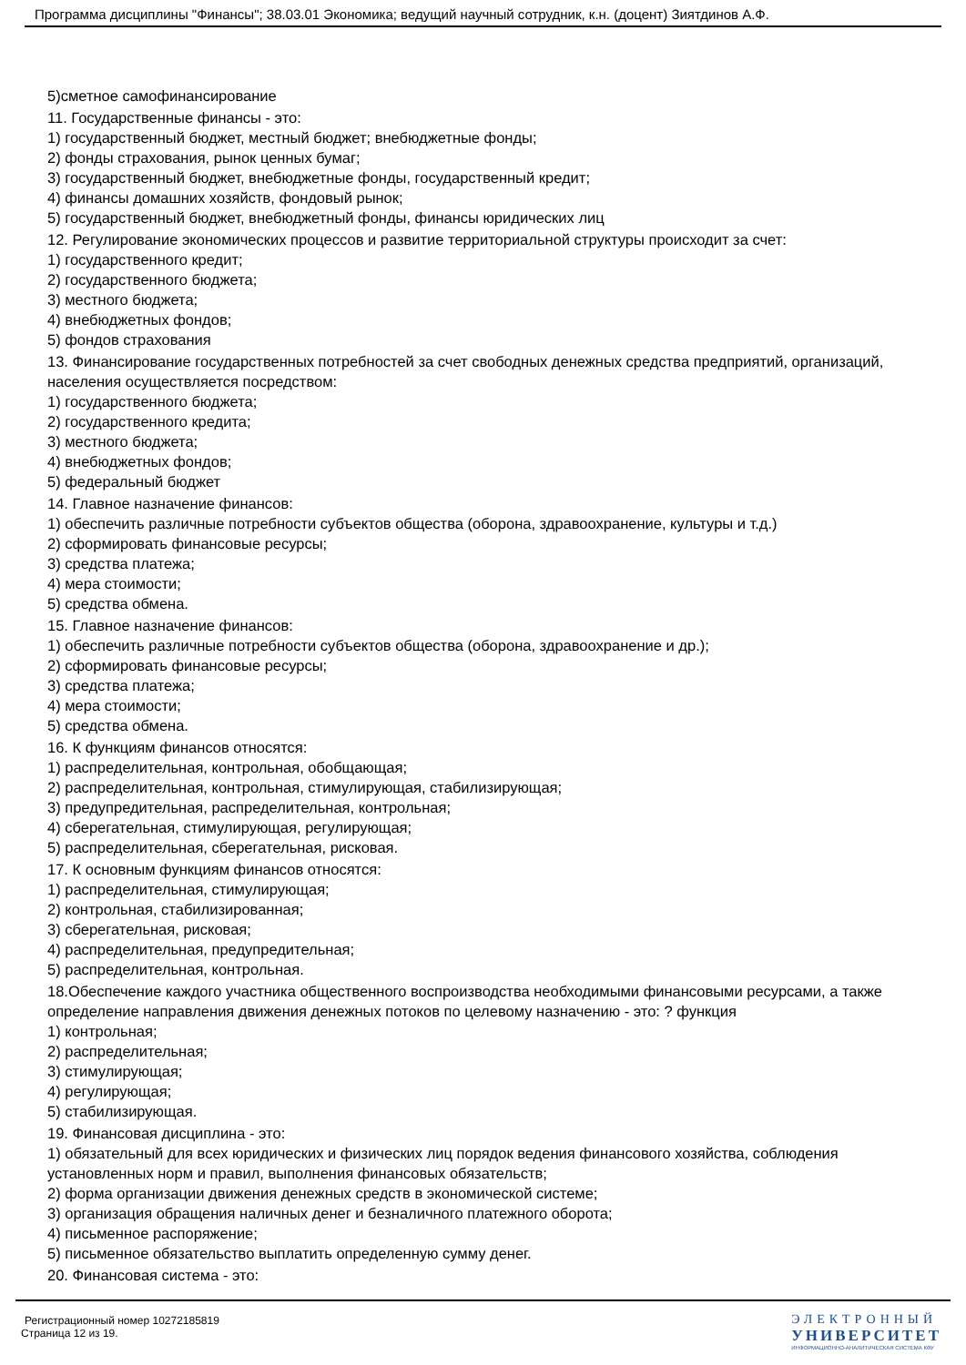Программа дисциплины "Финансы"; 38.03.01 Экономика; ведущий научный сотрудник, к.н. (доцент) Зиятдинов А.Ф.
5)сметное самофинансирование
11. Государственные финансы - это:
1) государственный бюджет, местный бюджет; внебюджетные фонды;
2) фонды страхования, рынок ценных бумаг;
3) государственный бюджет, внебюджетные фонды, государственный кредит;
4) финансы домашних хозяйств, фондовый рынок;
5) государственный бюджет, внебюджетный фонды, финансы юридических лиц
12. Регулирование экономических процессов и развитие территориальной структуры происходит за счет:
1) государственного кредит;
2) государственного бюджета;
3) местного бюджета;
4) внебюджетных фондов;
5) фондов страхования
13. Финансирование государственных потребностей за счет свободных денежных средства предприятий, организаций, населения осуществляется посредством:
1) государственного бюджета;
2) государственного кредита;
3) местного бюджета;
4) внебюджетных фондов;
5) федеральный бюджет
14. Главное назначение финансов:
1) обеспечить различные потребности субъектов общества (оборона, здравоохранение, культуры и т.д.)
2) сформировать финансовые ресурсы;
3) средства платежа;
4) мера стоимости;
5) средства обмена.
15. Главное назначение финансов:
1) обеспечить различные потребности субъектов общества (оборона, здравоохранение и др.);
2) сформировать финансовые ресурсы;
3) средства платежа;
4) мера стоимости;
5) средства обмена.
16. К функциям финансов относятся:
1) распределительная, контрольная, обобщающая;
2) распределительная, контрольная, стимулирующая, стабилизирующая;
3) предупредительная, распределительная, контрольная;
4) сберегательная, стимулирующая, регулирующая;
5) распределительная, сберегательная, рисковая.
17. К основным функциям финансов относятся:
1) распределительная, стимулирующая;
2) контрольная, стабилизированная;
3) сберегательная, рисковая;
4) распределительная, предупредительная;
5) распределительная, контрольная.
18.Обеспечение каждого участника общественного воспроизводства необходимыми финансовыми ресурсами, а также определение направления движения денежных потоков по целевому назначению - это: ? функция
1) контрольная;
2) распределительная;
3) стимулирующая;
4) регулирующая;
5) стабилизирующая.
19. Финансовая дисциплина - это:
1) обязательный для всех юридических и физических лиц порядок ведения финансового хозяйства, соблюдения установленных норм и правил, выполнения финансовых обязательств;
2) форма организации движения денежных средств в экономической системе;
3) организация обращения наличных денег и безналичного платежного оборота;
4) письменное распоряжение;
5) письменное обязательство выплатить определенную сумму денег.
20. Финансовая система - это:
Регистрационный номер 10272185819
Страница 12 из 19.
ЭЛЕКТРОННЫЙ
УНИВЕРСИТЕТ
ИНФОРМАЦИОННО-АНАЛИТИЧЕСКАЯ СИСТЕМА КФУ